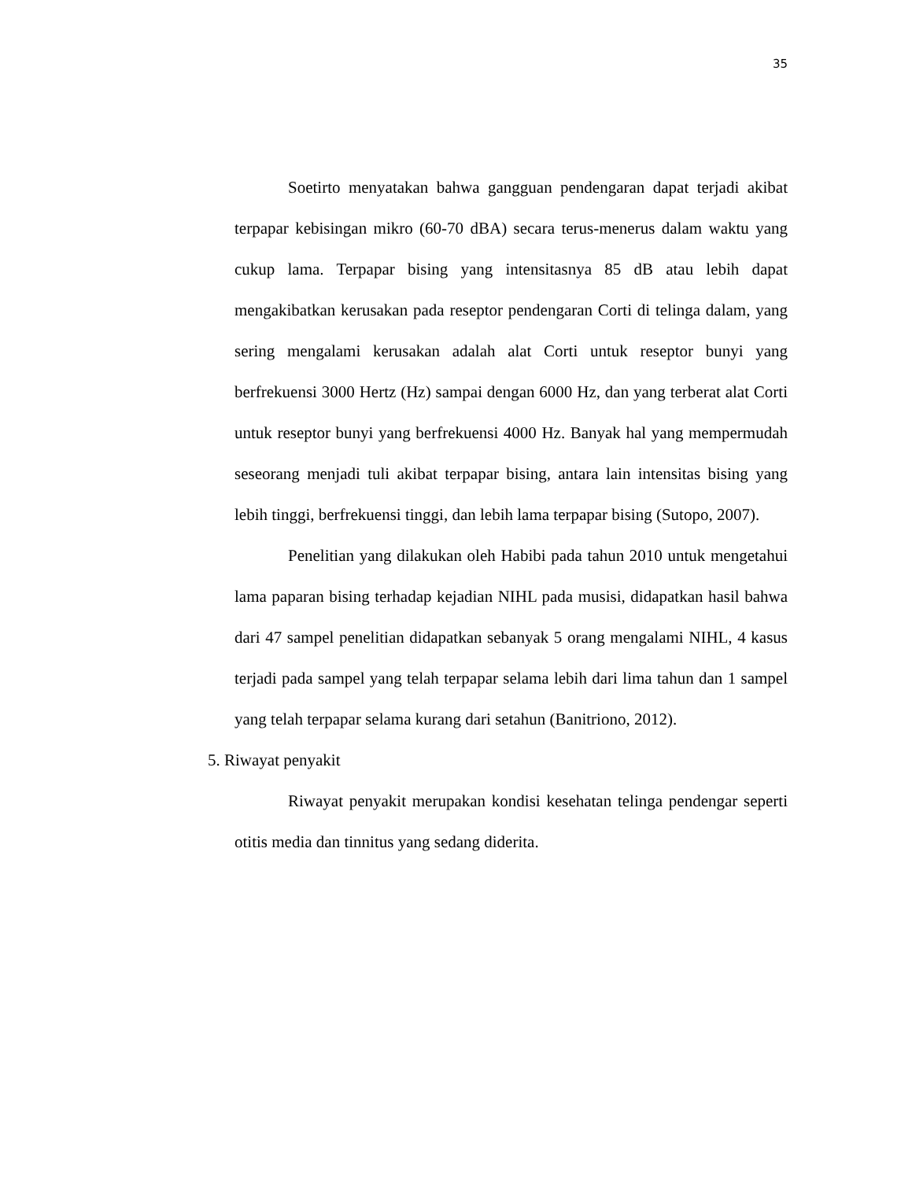35
Soetirto menyatakan bahwa gangguan pendengaran dapat terjadi akibat terpapar kebisingan mikro (60-70 dBA) secara terus-menerus dalam waktu yang cukup lama. Terpapar bising yang intensitasnya 85 dB atau lebih dapat mengakibatkan kerusakan pada reseptor pendengaran Corti di telinga dalam, yang sering mengalami kerusakan adalah alat Corti untuk reseptor bunyi yang berfrekuensi 3000 Hertz (Hz) sampai dengan 6000 Hz, dan yang terberat alat Corti untuk reseptor bunyi yang berfrekuensi 4000 Hz. Banyak hal yang mempermudah seseorang menjadi tuli akibat terpapar bising, antara lain intensitas bising yang lebih tinggi, berfrekuensi tinggi, dan lebih lama terpapar bising (Sutopo, 2007).
Penelitian yang dilakukan oleh Habibi pada tahun 2010 untuk mengetahui lama paparan bising terhadap kejadian NIHL pada musisi, didapatkan hasil bahwa dari 47 sampel penelitian didapatkan sebanyak 5 orang mengalami NIHL, 4 kasus terjadi pada sampel yang telah terpapar selama lebih dari lima tahun dan 1 sampel yang telah terpapar selama kurang dari setahun (Banitriono, 2012).
5. Riwayat penyakit
Riwayat penyakit merupakan kondisi kesehatan telinga pendengar seperti otitis media dan tinnitus yang sedang diderita.